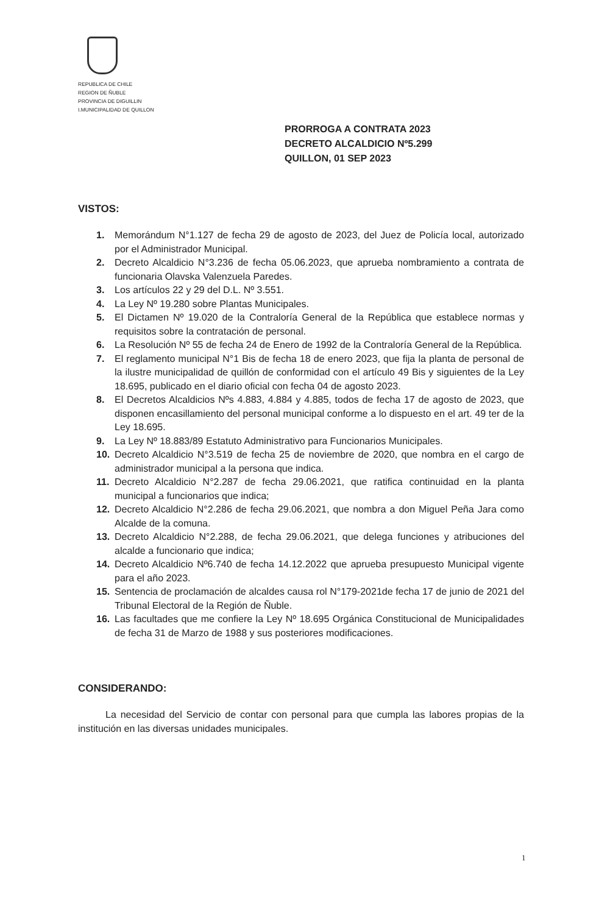REPUBLICA DE CHILE
REGION DE ÑUBLE
PROVINCIA DE DIGUILLIN
I.MUNICIPALIDAD DE QUILLON
PRORROGA A CONTRATA 2023
DECRETO ALCALDICIO Nº5.299
QUILLON, 01 SEP 2023
VISTOS:
1. Memorándum N°1.127 de fecha 29 de agosto de 2023, del Juez de Policía local, autorizado por el Administrador Municipal.
2. Decreto Alcaldicio N°3.236 de fecha 05.06.2023, que aprueba nombramiento a contrata de funcionaria Olavska Valenzuela Paredes.
3. Los artículos 22 y 29 del D.L. Nº 3.551.
4. La Ley Nº 19.280 sobre Plantas Municipales.
5. El Dictamen Nº 19.020 de la Contraloría General de la República que establece normas y requisitos sobre la contratación de personal.
6. La Resolución Nº 55 de fecha 24 de Enero de 1992 de la Contraloría General de la República.
7. El reglamento municipal N°1 Bis de fecha 18 de enero 2023, que fija la planta de personal de la ilustre municipalidad de quillón de conformidad con el artículo 49 Bis y siguientes de la Ley 18.695, publicado en el diario oficial con fecha 04 de agosto 2023.
8. El Decretos Alcaldicios Nºs 4.883, 4.884 y 4.885, todos de fecha 17 de agosto de 2023, que disponen encasillamiento del personal municipal conforme a lo dispuesto en el art. 49 ter de la Ley 18.695.
9. La Ley Nº 18.883/89 Estatuto Administrativo para Funcionarios Municipales.
10. Decreto Alcaldicio N°3.519 de fecha 25 de noviembre de 2020, que nombra en el cargo de administrador municipal a la persona que indica.
11. Decreto Alcaldicio N°2.287 de fecha 29.06.2021, que ratifica continuidad en la planta municipal a funcionarios que indica;
12. Decreto Alcaldicio N°2.286 de fecha 29.06.2021, que nombra a don Miguel Peña Jara como Alcalde de la comuna.
13. Decreto Alcaldicio N°2.288, de fecha 29.06.2021, que delega funciones y atribuciones del alcalde a funcionario que indica;
14. Decreto Alcaldicio Nº6.740 de fecha 14.12.2022 que aprueba presupuesto Municipal vigente para el año 2023.
15. Sentencia de proclamación de alcaldes causa rol N°179-2021de fecha 17 de junio de 2021 del Tribunal Electoral de la Región de Ñuble.
16. Las facultades que me confiere la Ley Nº 18.695 Orgánica Constitucional de Municipalidades de fecha 31 de Marzo de 1988 y sus posteriores modificaciones.
CONSIDERANDO:
La necesidad del Servicio de contar con personal para que cumpla las labores propias de la institución en las diversas unidades municipales.
1